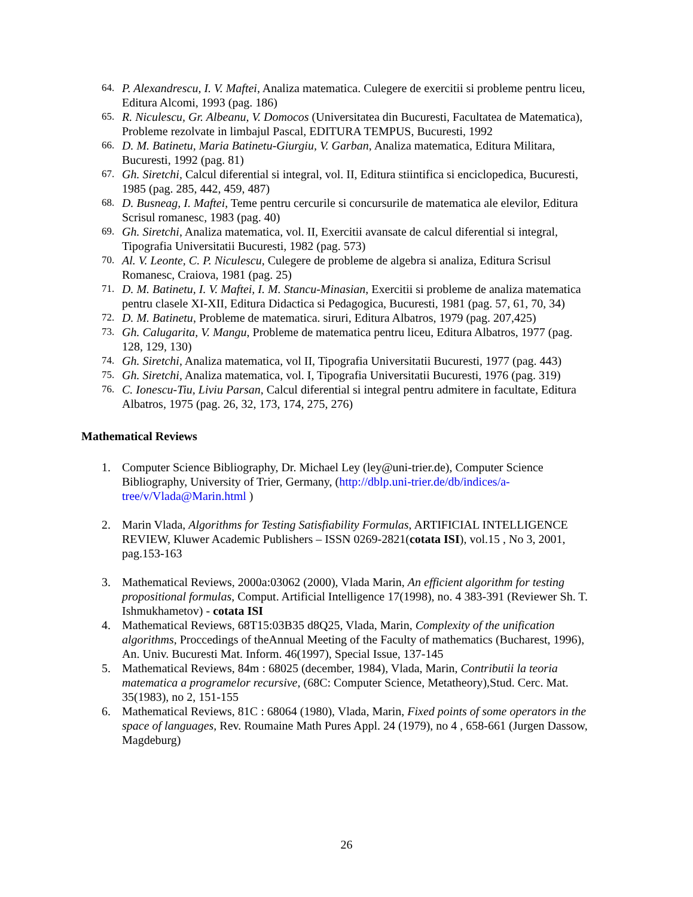64. P. Alexandrescu, I. V. Maftei, Analiza matematica. Culegere de exercitii si probleme pentru liceu, Editura Alcomi, 1993 (pag. 186)
65. R. Niculescu, Gr. Albeanu, V. Domocos (Universitatea din Bucuresti, Facultatea de Matematica), Probleme rezolvate in limbajul Pascal, EDITURA TEMPUS, Bucuresti, 1992
66. D. M. Batinetu, Maria Batinetu-Giurgiu, V. Garban, Analiza matematica, Editura Militara, Bucuresti, 1992 (pag. 81)
67. Gh. Siretchi, Calcul diferential si integral, vol. II, Editura stiintifica si enciclopedica, Bucuresti, 1985 (pag. 285, 442, 459, 487)
68. D. Busneag, I. Maftei, Teme pentru cercurile si concursurile de matematica ale elevilor, Editura Scrisul romanesc, 1983 (pag. 40)
69. Gh. Siretchi, Analiza matematica, vol. II, Exercitii avansate de calcul diferential si integral, Tipografia Universitatii Bucuresti, 1982 (pag. 573)
70. Al. V. Leonte, C. P. Niculescu, Culegere de probleme de algebra si analiza, Editura Scrisul Romanesc, Craiova, 1981 (pag. 25)
71. D. M. Batinetu, I. V. Maftei, I. M. Stancu-Minasian, Exercitii si probleme de analiza matematica pentru clasele XI-XII, Editura Didactica si Pedagogica, Bucuresti, 1981 (pag. 57, 61, 70, 34)
72. D. M. Batinetu, Probleme de matematica. siruri, Editura Albatros, 1979 (pag. 207,425)
73. Gh. Calugarita, V. Mangu, Probleme de matematica pentru liceu, Editura Albatros, 1977 (pag. 128, 129, 130)
74. Gh. Siretchi, Analiza matematica, vol II, Tipografia Universitatii Bucuresti, 1977 (pag. 443)
75. Gh. Siretchi, Analiza matematica, vol. I, Tipografia Universitatii Bucuresti, 1976 (pag. 319)
76. C. Ionescu-Tiu, Liviu Parsan, Calcul diferential si integral pentru admitere in facultate, Editura Albatros, 1975 (pag. 26, 32, 173, 174, 275, 276)
Mathematical Reviews
1. Computer Science Bibliography, Dr. Michael Ley (ley@uni-trier.de), Computer Science Bibliography, University of Trier, Germany, (http://dblp.uni-trier.de/db/indices/a-tree/v/Vlada@Marin.html )
2. Marin Vlada, Algorithms for Testing Satisfiability Formulas, ARTIFICIAL INTELLIGENCE REVIEW, Kluwer Academic Publishers – ISSN 0269-2821(cotata ISI), vol.15 , No 3, 2001, pag.153-163
3. Mathematical Reviews, 2000a:03062 (2000), Vlada Marin, An efficient algorithm for testing propositional formulas, Comput. Artificial Intelligence 17(1998), no. 4 383-391 (Reviewer Sh. T. Ishmukhametov) - cotata ISI
4. Mathematical Reviews, 68T15:03B35 d8Q25, Vlada, Marin, Complexity of the unification algorithms, Proccedings of theAnnual Meeting of the Faculty of mathematics (Bucharest, 1996), An. Univ. Bucuresti Mat. Inform. 46(1997), Special Issue, 137-145
5. Mathematical Reviews, 84m : 68025 (december, 1984), Vlada, Marin, Contributii la teoria matematica a programelor recursive, (68C: Computer Science, Metatheory),Stud. Cerc. Mat. 35(1983), no 2, 151-155
6. Mathematical Reviews, 81C : 68064 (1980), Vlada, Marin, Fixed points of some operators in the space of languages, Rev. Roumaine Math Pures Appl. 24 (1979), no 4 , 658-661 (Jurgen Dassow, Magdeburg)
26